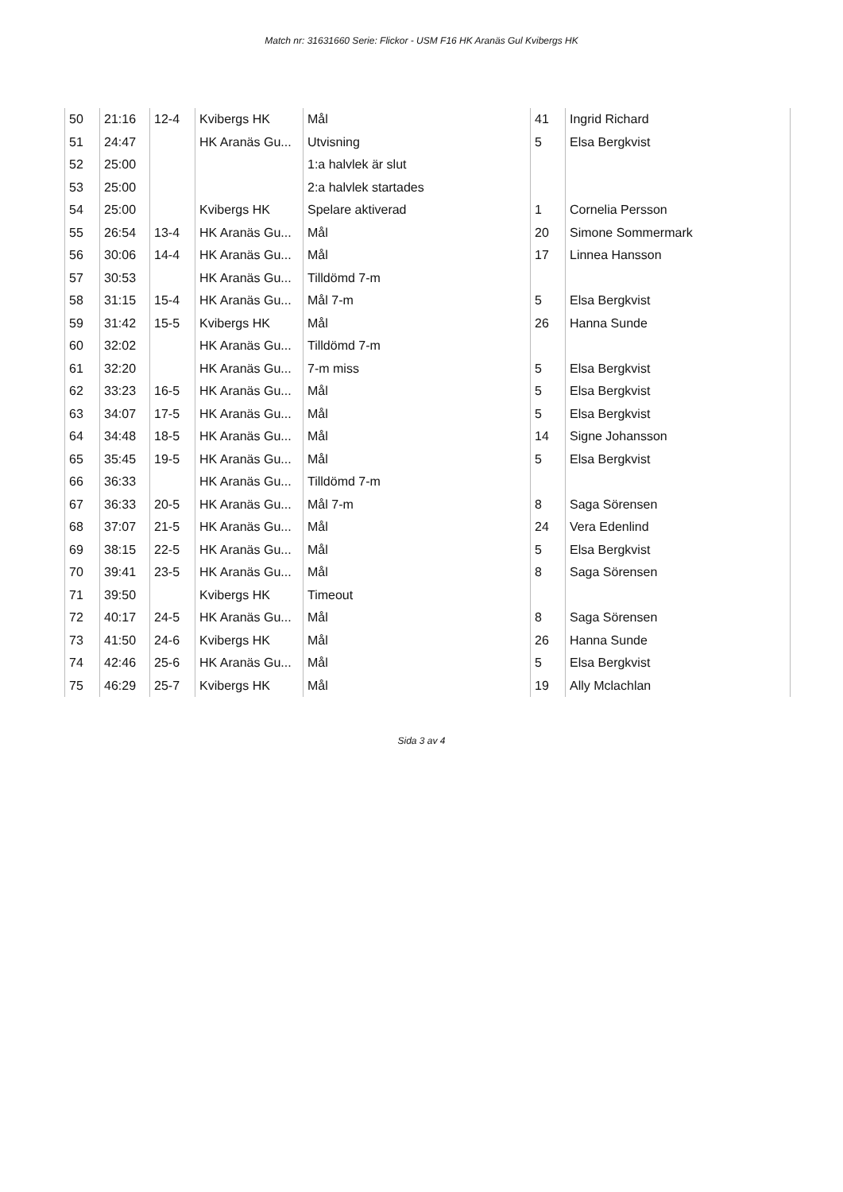Match nr: 31631660 Serie: Flickor - USM F16 HK Aranäs Gul Kvibergs HK
| 50 | 21:16 | 12-4 | Kvibergs HK | Mål | 41 | Ingrid Richard |
| 51 | 24:47 | | HK Aranäs Gu... | Utvisning | 5 | Elsa Bergkvist |
| 52 | 25:00 | | | 1:a halvlek är slut | | |
| 53 | 25:00 | | | 2:a halvlek startades | | |
| 54 | 25:00 | | Kvibergs HK | Spelare aktiverad | 1 | Cornelia Persson |
| 55 | 26:54 | 13-4 | HK Aranäs Gu... | Mål | 20 | Simone Sommermark |
| 56 | 30:06 | 14-4 | HK Aranäs Gu... | Mål | 17 | Linnea Hansson |
| 57 | 30:53 | | HK Aranäs Gu... | Tilldömd 7-m | | |
| 58 | 31:15 | 15-4 | HK Aranäs Gu... | Mål 7-m | 5 | Elsa Bergkvist |
| 59 | 31:42 | 15-5 | Kvibergs HK | Mål | 26 | Hanna Sunde |
| 60 | 32:02 | | HK Aranäs Gu... | Tilldömd 7-m | | |
| 61 | 32:20 | | HK Aranäs Gu... | 7-m miss | 5 | Elsa Bergkvist |
| 62 | 33:23 | 16-5 | HK Aranäs Gu... | Mål | 5 | Elsa Bergkvist |
| 63 | 34:07 | 17-5 | HK Aranäs Gu... | Mål | 5 | Elsa Bergkvist |
| 64 | 34:48 | 18-5 | HK Aranäs Gu... | Mål | 14 | Signe Johansson |
| 65 | 35:45 | 19-5 | HK Aranäs Gu... | Mål | 5 | Elsa Bergkvist |
| 66 | 36:33 | | HK Aranäs Gu... | Tilldömd 7-m | | |
| 67 | 36:33 | 20-5 | HK Aranäs Gu... | Mål 7-m | 8 | Saga Sörensen |
| 68 | 37:07 | 21-5 | HK Aranäs Gu... | Mål | 24 | Vera Edenlind |
| 69 | 38:15 | 22-5 | HK Aranäs Gu... | Mål | 5 | Elsa Bergkvist |
| 70 | 39:41 | 23-5 | HK Aranäs Gu... | Mål | 8 | Saga Sörensen |
| 71 | 39:50 | | Kvibergs HK | Timeout | | |
| 72 | 40:17 | 24-5 | HK Aranäs Gu... | Mål | 8 | Saga Sörensen |
| 73 | 41:50 | 24-6 | Kvibergs HK | Mål | 26 | Hanna Sunde |
| 74 | 42:46 | 25-6 | HK Aranäs Gu... | Mål | 5 | Elsa Bergkvist |
| 75 | 46:29 | 25-7 | Kvibergs HK | Mål | 19 | Ally Mclachlan |
Sida 3 av 4